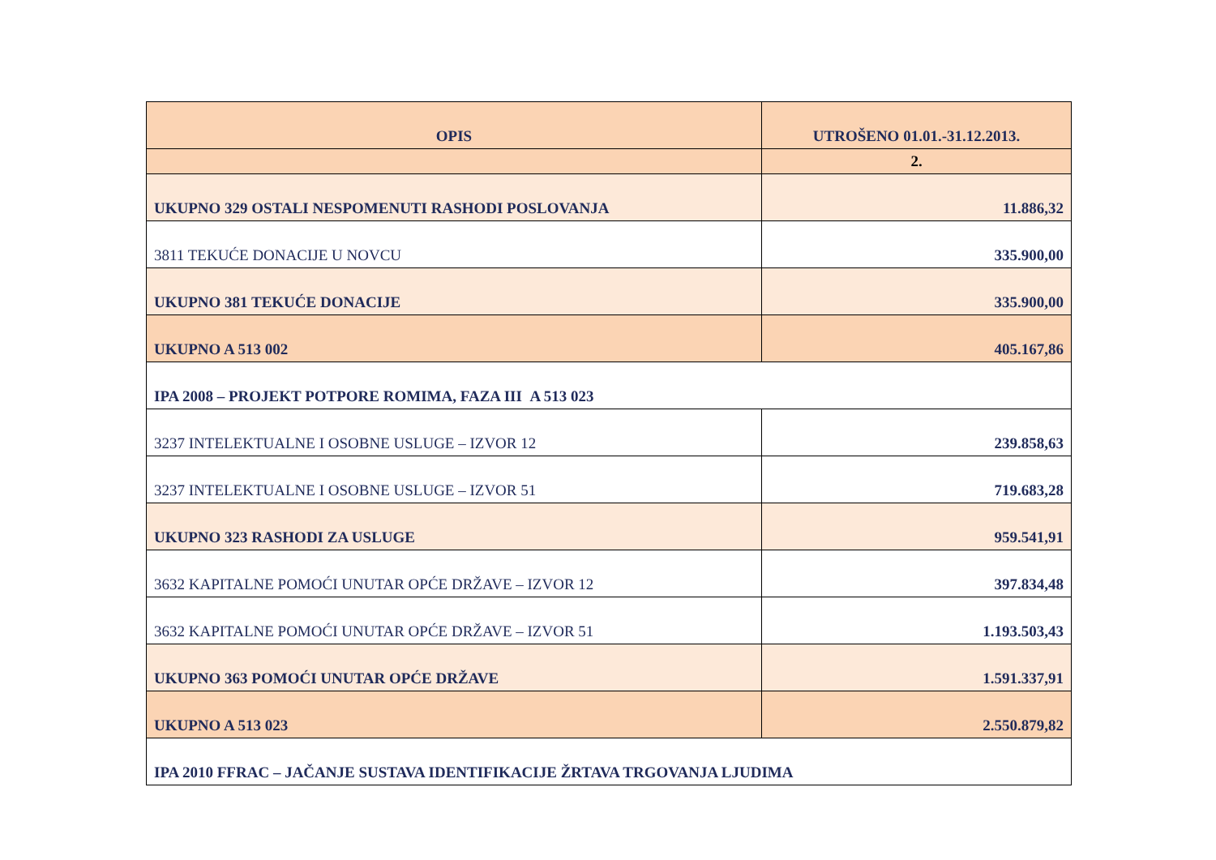| OPIS | UTROŠENO 01.01.-31.12.2013. |
| --- | --- |
| | 2. |
| UKUPNO 329 OSTALI NESPOMENUTI RASHODI POSLOVANJA | 11.886,32 |
| 3811 TEKUĆE DONACIJE U NOVCU | 335.900,00 |
| UKUPNO 381 TEKUĆE DONACIJE | 335.900,00 |
| UKUPNO A 513 002 | 405.167,86 |
| IPA 2008 – PROJEKT POTPORE ROMIMA, FAZA III A 513 023 | |
| 3237 INTELEKTUALNE I OSOBNE USLUGE – IZVOR 12 | 239.858,63 |
| 3237 INTELEKTUALNE I OSOBNE USLUGE – IZVOR 51 | 719.683,28 |
| UKUPNO 323 RASHODI ZA USLUGE | 959.541,91 |
| 3632 KAPITALNE POMOĆI UNUTAR OPĆE DRŽAVE – IZVOR 12 | 397.834,48 |
| 3632 KAPITALNE POMOĆI UNUTAR OPĆE DRŽAVE – IZVOR 51 | 1.193.503,43 |
| UKUPNO 363 POMOĆI UNUTAR OPĆE DRŽAVE | 1.591.337,91 |
| UKUPNO A 513 023 | 2.550.879,82 |
| IPA 2010 FFRAC – JAČANJE SUSTAVA IDENTIFIKACIJE ŽRTAVA TRGOVANJA LJUDIMA | |